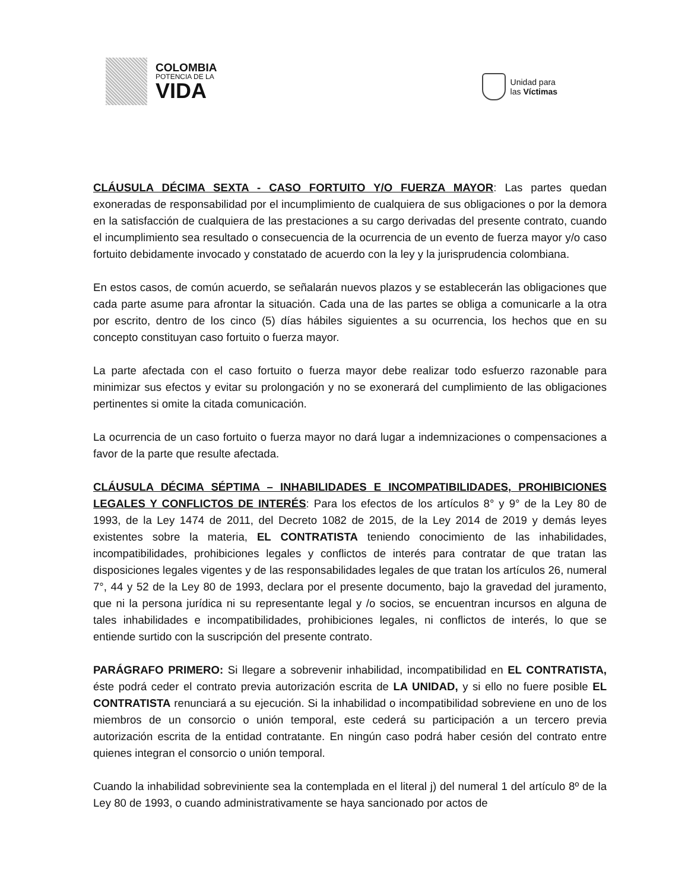COLOMBIA
POTENCIA DE LA
VIDA
Unidad para
las Víctimas
CLÁUSULA DÉCIMA SEXTA - CASO FORTUITO Y/O FUERZA MAYOR: Las partes quedan exoneradas de responsabilidad por el incumplimiento de cualquiera de sus obligaciones o por la demora en la satisfacción de cualquiera de las prestaciones a su cargo derivadas del presente contrato, cuando el incumplimiento sea resultado o consecuencia de la ocurrencia de un evento de fuerza mayor y/o caso fortuito debidamente invocado y constatado de acuerdo con la ley y la jurisprudencia colombiana.
En estos casos, de común acuerdo, se señalarán nuevos plazos y se establecerán las obligaciones que cada parte asume para afrontar la situación. Cada una de las partes se obliga a comunicarle a la otra por escrito, dentro de los cinco (5) días hábiles siguientes a su ocurrencia, los hechos que en su concepto constituyan caso fortuito o fuerza mayor.
La parte afectada con el caso fortuito o fuerza mayor debe realizar todo esfuerzo razonable para minimizar sus efectos y evitar su prolongación y no se exonerará del cumplimiento de las obligaciones pertinentes si omite la citada comunicación.
La ocurrencia de un caso fortuito o fuerza mayor no dará lugar a indemnizaciones o compensaciones a favor de la parte que resulte afectada.
CLÁUSULA DÉCIMA SÉPTIMA – INHABILIDADES E INCOMPATIBILIDADES, PROHIBICIONES LEGALES Y CONFLICTOS DE INTERÉS: Para los efectos de los artículos 8° y 9° de la Ley 80 de 1993, de la Ley 1474 de 2011, del Decreto 1082 de 2015, de la Ley 2014 de 2019 y demás leyes existentes sobre la materia, EL CONTRATISTA teniendo conocimiento de las inhabilidades, incompatibilidades, prohibiciones legales y conflictos de interés para contratar de que tratan las disposiciones legales vigentes y de las responsabilidades legales de que tratan los artículos 26, numeral 7°, 44 y 52 de la Ley 80 de 1993, declara por el presente documento, bajo la gravedad del juramento, que ni la persona jurídica ni su representante legal y /o socios, se encuentran incursos en alguna de tales inhabilidades e incompatibilidades, prohibiciones legales, ni conflictos de interés, lo que se entiende surtido con la suscripción del presente contrato.
PARÁGRAFO PRIMERO: Si llegare a sobrevenir inhabilidad, incompatibilidad en EL CONTRATISTA, éste podrá ceder el contrato previa autorización escrita de LA UNIDAD, y si ello no fuere posible EL CONTRATISTA renunciará a su ejecución. Si la inhabilidad o incompatibilidad sobreviene en uno de los miembros de un consorcio o unión temporal, este cederá su participación a un tercero previa autorización escrita de la entidad contratante. En ningún caso podrá haber cesión del contrato entre quienes integran el consorcio o unión temporal.
Cuando la inhabilidad sobreviniente sea la contemplada en el literal j) del numeral 1 del artículo 8º de la Ley 80 de 1993, o cuando administrativamente se haya sancionado por actos de